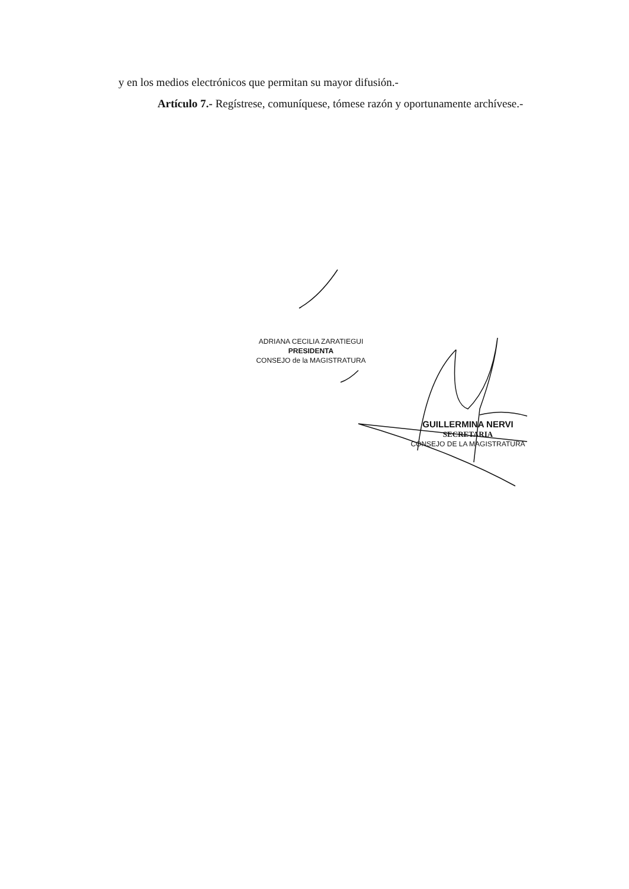y en los medios electrónicos que permitan su mayor difusión.-
Artículo 7.- Regístrese, comuníquese, tómese razón y oportunamente archívese.-
ADRIANA CECILIA ZARATIEGUI
PRESIDENTA
CONSEJO de la MAGISTRATURA
GUILLERMINA NERVI
SECRETARIA
CONSEJO DE LA MAGISTRATURA